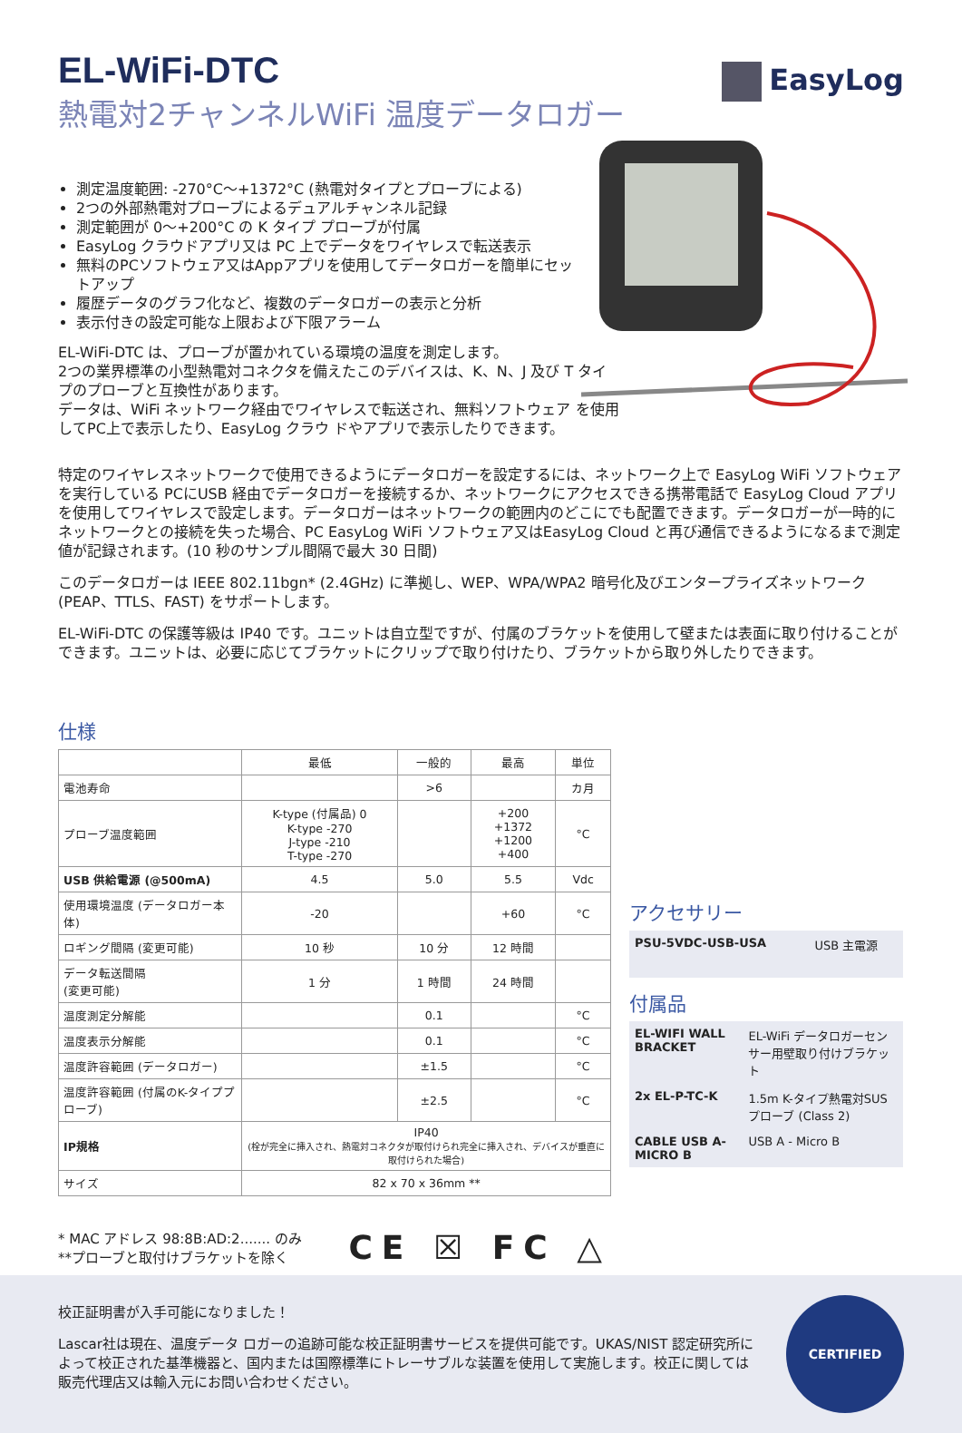EasyLog
EL-WiFi-DTC
熱電対2チャンネルWiFi 温度データロガー
測定温度範囲: -270°C～+1372°C (熱電対タイプとプローブによる)
2つの外部熱電対プローブによるデュアルチャンネル記録
測定範囲が 0～+200°C の K タイプ プローブが付属
EasyLog クラウドアプリ又は PC 上でデータをワイヤレスで転送表示
無料のPCソフトウェア又はAppアプリを使用してデータロガーを簡単にセットアップ
履歴データのグラフ化など、複数のデータロガーの表示と分析
表示付きの設定可能な上限および下限アラーム
EL-WiFi-DTC は、プローブが置かれている環境の温度を測定します。
2つの業界標準の小型熱電対コネクタを備えたこのデバイスは、K、N、J 及び T タイプのプローブと互換性があります。
データは、WiFi ネットワーク経由でワイヤレスで転送され、無料ソフトウェア を使用してPC上で表示したり、EasyLog クラウ ドやアプリで表示したりできます。
特定のワイヤレスネットワークで使用できるようにデータロガーを設定するには、ネットワーク上で EasyLog WiFi ソフトウェアを実行している PCにUSB 経由でデータロガーを接続するか、ネットワークにアクセスできる携帯電話で EasyLog Cloud アプリを使用してワイヤレスで設定します。データロガーはネットワークの範囲内のどこにでも配置できます。データロガーが一時的にネットワークとの接続を失った場合、PC EasyLog WiFi ソフトウェア又はEasyLog Cloud と再び通信できるようになるまで測定値が記録されます。(10 秒のサンプル間隔で最大 30 日間)
このデータロガーは IEEE 802.11bgn* (2.4GHz) に準拠し、WEP、WPA/WPA2 暗号化及びエンタープライズネットワーク (PEAP、TTLS、FAST) をサポートします。
EL-WiFi-DTC の保護等級は IP40 です。ユニットは自立型ですが、付属のブラケットを使用して壁または表面に取り付けることができます。ユニットは、必要に応じてブラケットにクリップで取り付けたり、ブラケットから取り外したりできます。
仕様
| | 最低 | 一般的 | 最高 | 単位 |
| --- | --- | --- | --- | --- |
| 電池寿命 | | >6 | | カ月 |
| プローブ温度範囲 | K-type (付属品) 0 K-type -270 J-type -210 T-type -270 | | +200 +1372 +1200 +400 | °C |
| USB 供給電源 (@500mA) | 4.5 | 5.0 | 5.5 | Vdc |
| 使用環境温度 (データロガー本体) | -20 | | +60 | °C |
| ロギング間隔 (変更可能) | 10 秒 | 10 分 | 12 時間 | |
| データ転送間隔 (変更可能) | 1 分 | 1 時間 | 24 時間 | |
| 温度測定分解能 | | 0.1 | | °C |
| 温度表示分解能 | | 0.1 | | °C |
| 温度許容範囲 (データロガー) | | ±1.5 | | °C |
| 温度許容範囲 (付属のK-タイププローブ) | | ±2.5 | | °C |
| IP規格 | IP40 (栓が完全に挿入され、熱電対コネクタが取付けられ完全に挿入され、デバイスが垂直に取付けられた場合) | | | |
| サイズ | 82 x 70 x 36mm ** | | | |
* MAC アドレス 98:8B:AD:2....... のみ
**プローブと取付けブラケットを除く
CE ☒ FC △
アクセサリー
| PSU-5VDC-USB-USA | USB 主電源 |
付属品
| EL-WIFI WALL BRACKET | EL-WiFi データロガーセンサー用壁取り付けブラケット |
| 2x EL-P-TC-K | 1.5m K-タイプ熱電対SUSプローブ (Class 2) |
| CABLE USB A-MICRO B | USB A - Micro B |
校正証明書が入手可能になりました！
Lascar社は現在、温度データ ロガーの追跡可能な校正証明書サービスを提供可能です。UKAS/NIST 認定研究所によって校正された基準機器と、国内または国際標準にトレーサブルな装置を使用して実施します。校正に関しては販売代理店又は輸入元にお問い合わせください。
CERTIFIED